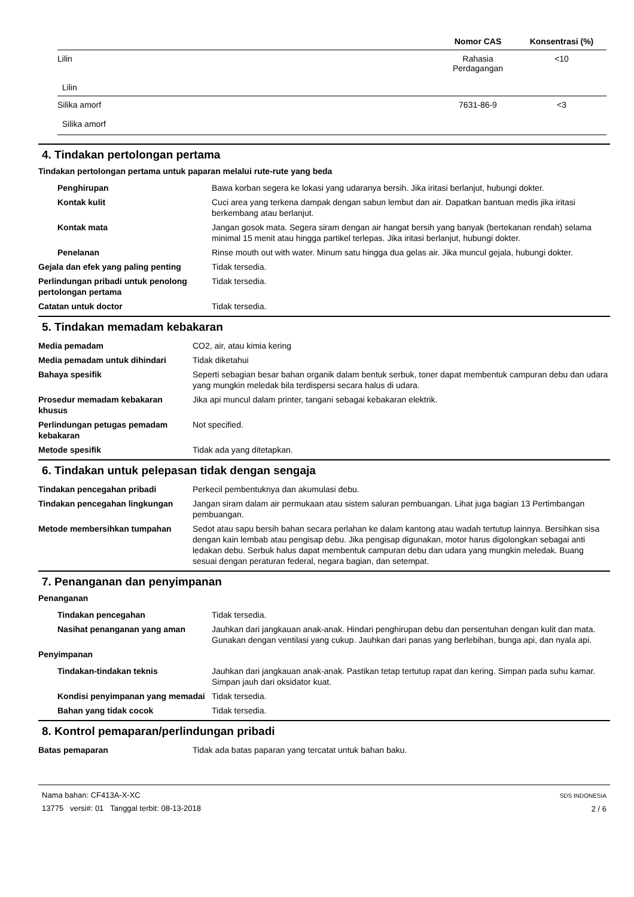| | Nomor CAS | Konsentrasi (%) |
| --- | --- | --- |
| Lilin Lilin | Rahasia Perdagangan | <10 |
| Silika amorf Silika amorf | 7631-86-9 | <3 |
4. Tindakan pertolongan pertama
Tindakan pertolongan pertama untuk paparan melalui rute-rute yang beda
| Penghirupan | Bawa korban segera ke lokasi yang udaranya bersih. Jika iritasi berlanjut, hubungi dokter. |
| Kontak kulit | Cuci area yang terkena dampak dengan sabun lembut dan air. Dapatkan bantuan medis jika iritasi berkembang atau berlanjut. |
| Kontak mata | Jangan gosok mata. Segera siram dengan air hangat bersih yang banyak (bertekanan rendah) selama minimal 15 menit atau hingga partikel terlepas. Jika iritasi berlanjut, hubungi dokter. |
| Penelanan | Rinse mouth out with water. Minum satu hingga dua gelas air. Jika muncul gejala, hubungi dokter. |
| Gejala dan efek yang paling penting | Tidak tersedia. |
| Perlindungan pribadi untuk penolong pertolongan pertama | Tidak tersedia. |
| Catatan untuk doctor | Tidak tersedia. |
5. Tindakan memadam kebakaran
| Media pemadam | CO2, air, atau kimia kering |
| Media pemadam untuk dihindari | Tidak diketahui |
| Bahaya spesifik | Seperti sebagian besar bahan organik dalam bentuk serbuk, toner dapat membentuk campuran debu dan udara yang mungkin meledak bila terdispersi secara halus di udara. |
| Prosedur memadam kebakaran khusus | Jika api muncul dalam printer, tangani sebagai kebakaran elektrik. |
| Perlindungan petugas pemadam kebakaran | Not specified. |
| Metode spesifik | Tidak ada yang ditetapkan. |
6. Tindakan untuk pelepasan tidak dengan sengaja
| Tindakan pencegahan pribadi | Perkecil pembentuknya dan akumulasi debu. |
| Tindakan pencegahan lingkungan | Jangan siram dalam air permukaan atau sistem saluran pembuangan. Lihat juga bagian 13 Pertimbangan pembuangan. |
| Metode membersihkan tumpahan | Sedot atau sapu bersih bahan secara perlahan ke dalam kantong atau wadah tertutup lainnya. Bersihkan sisa dengan kain lembab atau pengisap debu. Jika pengisap digunakan, motor harus digolongkan sebagai anti ledakan debu. Serbuk halus dapat membentuk campuran debu dan udara yang mungkin meledak. Buang sesuai dengan peraturan federal, negara bagian, dan setempat. |
7. Penanganan dan penyimpanan
Penanganan
| Tindakan pencegahan | Tidak tersedia. |
| Nasihat penanganan yang aman | Jauhkan dari jangkauan anak-anak. Hindari penghirupan debu dan persentuhan dengan kulit dan mata. Gunakan dengan ventilasi yang cukup. Jauhkan dari panas yang berlebihan, bunga api, dan nyala api. |
Penyimpanan
| Tindakan-tindakan teknis | Jauhkan dari jangkauan anak-anak. Pastikan tetap tertutup rapat dan kering. Simpan pada suhu kamar. Simpan jauh dari oksidator kuat. |
| Kondisi penyimpanan yang memadai | Tidak tersedia. |
| Bahan yang tidak cocok | Tidak tersedia. |
8. Kontrol pemaparan/perlindungan pribadi
| Batas pemaparan | Tidak ada batas paparan yang tercatat untuk bahan baku. |
Nama bahan: CF413A-X-XC
13775 versi#: 01 Tanggal terbit: 08-13-2018
SDS INDONESIA
2 / 6